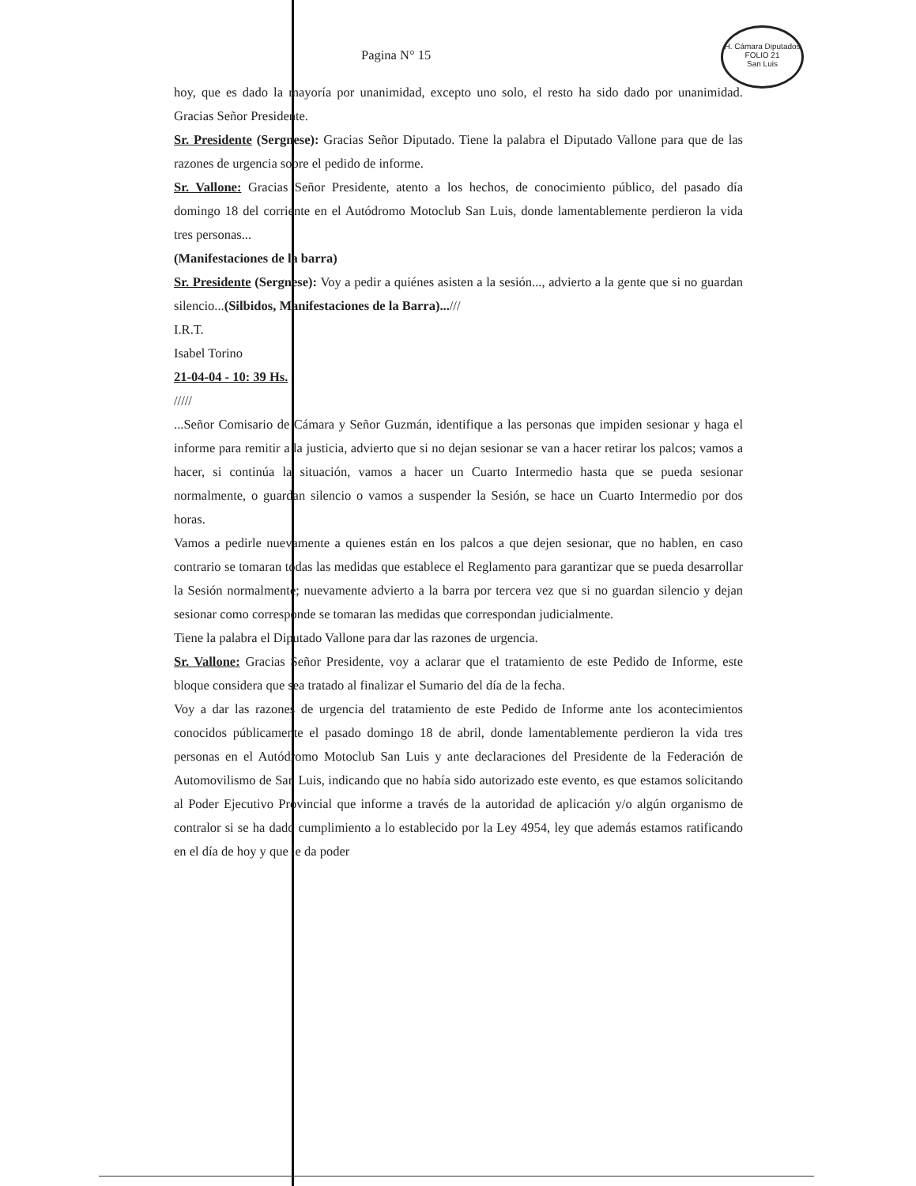H. Cámara Diputados
FOLIO 21
San Luis
Pagina N° 15
hoy, que es dado la mayoría por unanimidad, excepto uno solo, el resto ha sido dado por unanimidad. Gracias Señor Presidente.
Sr. Presidente (Sergnese): Gracias Señor Diputado. Tiene la palabra el Diputado Vallone para que de las razones de urgencia sobre el pedido de informe.
Sr. Vallone: Gracias Señor Presidente, atento a los hechos, de conocimiento público, del pasado día domingo 18 del corriente en el Autódromo Motoclub San Luis, donde lamentablemente perdieron la vida tres personas...
(Manifestaciones de la barra)
Sr. Presidente (Sergnese): Voy a pedir a quiénes asisten a la sesión..., advierto a la gente que si no guardan silencio...(Silbidos, Manifestaciones de la Barra)...///
I.R.T.
Isabel Torino
21-04-04 - 10: 39 Hs.
/////
...Señor Comisario de Cámara y Señor Guzmán, identifique a las personas que impiden sesionar y haga el informe para remitir a la justicia, advierto que si no dejan sesionar se van a hacer retirar los palcos; vamos a hacer, si continúa la situación, vamos a hacer un Cuarto Intermedio hasta que se pueda sesionar normalmente, o guardan silencio o vamos a suspender la Sesión, se hace un Cuarto Intermedio por dos horas.
Vamos a pedirle nuevamente a quienes están en los palcos a que dejen sesionar, que no hablen, en caso contrario se tomaran todas las medidas que establece el Reglamento para garantizar que se pueda desarrollar la Sesión normalmente; nuevamente advierto a la barra por tercera vez que si no guardan silencio y dejan sesionar como corresponde se tomaran las medidas que correspondan judicialmente.
Tiene la palabra el Diputado Vallone para dar las razones de urgencia.
Sr. Vallone: Gracias Señor Presidente, voy a aclarar que el tratamiento de este Pedido de Informe, este bloque considera que sea tratado al finalizar el Sumario del día de la fecha.
Voy a dar las razones de urgencia del tratamiento de este Pedido de Informe ante los acontecimientos conocidos públicamente el pasado domingo 18 de abril, donde lamentablemente perdieron la vida tres personas en el Autódromo Motoclub San Luis y ante declaraciones del Presidente de la Federación de Automovilismo de San Luis, indicando que no había sido autorizado este evento, es que estamos solicitando al Poder Ejecutivo Provincial que informe a través de la autoridad de aplicación y/o algún organismo de contralor si se ha dado cumplimiento a lo establecido por la Ley 4954, ley que además estamos ratificando en el día de hoy y que le da poder